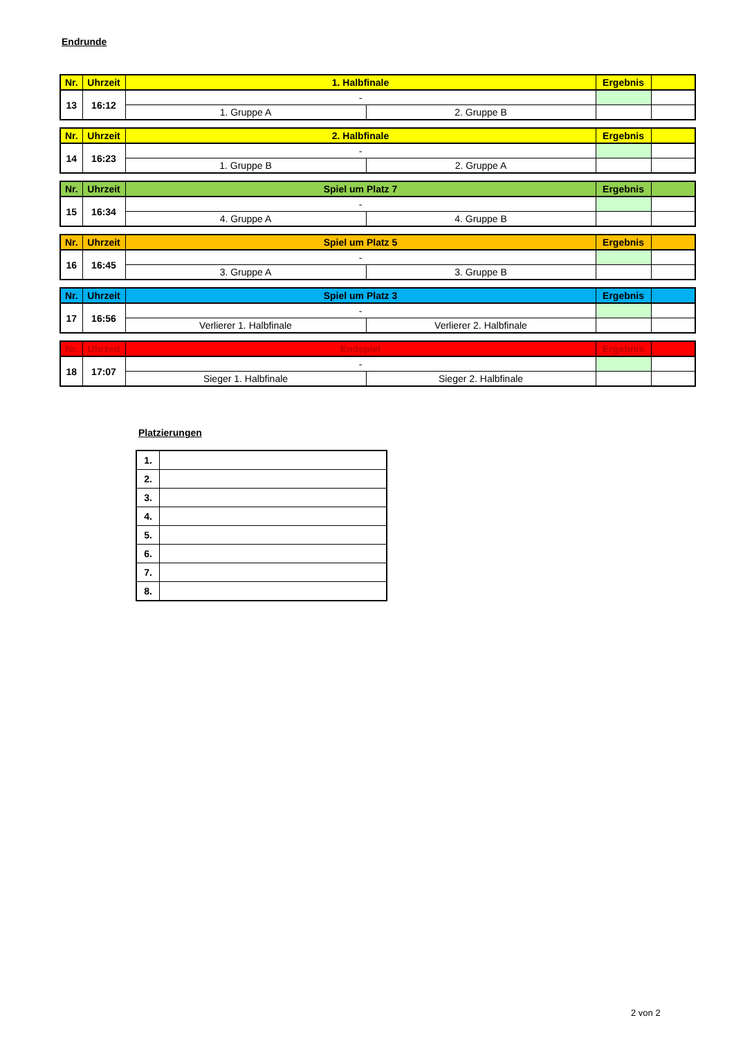Endrunde
| Nr. | Uhrzeit | 1. Halbfinale | | Ergebnis | |
| --- | --- | --- | --- | --- | --- |
| 13 | 16:12 | - | | | |
| | | 1. Gruppe A | 2. Gruppe B | | |
| Nr. | Uhrzeit | 2. Halbfinale | | Ergebnis | |
| --- | --- | --- | --- | --- | --- |
| 14 | 16:23 | - | | | |
| | | 1. Gruppe B | 2. Gruppe A | | |
| Nr. | Uhrzeit | Spiel um Platz 7 | | Ergebnis | |
| --- | --- | --- | --- | --- | --- |
| 15 | 16:34 | - | | | |
| | | 4. Gruppe A | 4. Gruppe B | | |
| Nr. | Uhrzeit | Spiel um Platz 5 | | Ergebnis | |
| --- | --- | --- | --- | --- | --- |
| 16 | 16:45 | - | | | |
| | | 3. Gruppe A | 3. Gruppe B | | |
| Nr. | Uhrzeit | Spiel um Platz 3 | | Ergebnis | |
| --- | --- | --- | --- | --- | --- |
| 17 | 16:56 | - | | | |
| | | Verlierer 1. Halbfinale | Verlierer 2. Halbfinale | | |
| Nr. | Uhrzeit | Endspiel | | Ergebnis | |
| --- | --- | --- | --- | --- | --- |
| 18 | 17:07 | - | | | |
| | | Sieger 1. Halbfinale | Sieger 2. Halbfinale | | |
Platzierungen
| 1. | |
| 2. | |
| 3. | |
| 4. | |
| 5. | |
| 6. | |
| 7. | |
| 8. | |
2 von 2